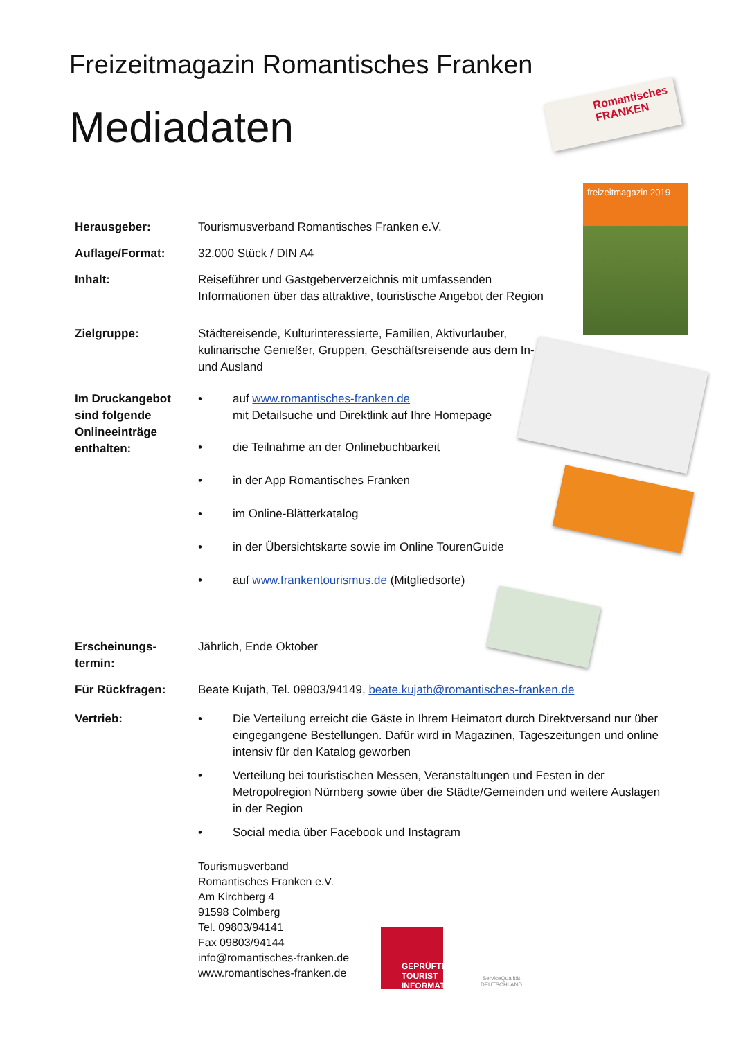Freizeitmagazin Romantisches Franken
Mediadaten
Romantisches FRANKEN
freizeitmagazin 2019
Herausgeber: Tourismusverband Romantisches Franken e.V.
Auflage/Format: 32.000 Stück / DIN A4
Inhalt: Reiseführer und Gastgeberverzeichnis mit umfassenden
Informationen über das attraktive, touristische Angebot der Region
Zielgruppe: Städtereisende, Kulturinteressierte, Familien, Aktivurlauber, kulinarische Genießer, Gruppen, Geschäftsreisende aus dem In- und Ausland
Im Druckangebot sind folgende Onlineeinträge enthalten:
• auf www.romantisches-franken.de
mit Detailsuche und Direktlink auf Ihre Homepage
• die Teilnahme an der Onlinebuchbarkeit
• in der App Romantisches Franken
• im Online-Blätterkatalog
• in der Übersichtskarte sowie im Online TourenGuide
• auf www.frankentourismus.de (Mitgliedsorte)
Erscheinungs-
termin:
Jährlich, Ende Oktober
Für Rückfragen: Beate Kujath, Tel. 09803/94149, beate.kujath@romantisches-franken.de
Vertrieb: • Die Verteilung erreicht die Gäste in Ihrem Heimatort durch Direktversand nur über eingegangene Bestellungen. Dafür wird in Magazinen, Tageszeitungen und online intensiv für den Katalog geworben
• Verteilung bei touristischen Messen, Veranstaltungen und Festen in der Metropolregion Nürnberg sowie über die Städte/Gemeinden und weitere Auslagen in der Region
• Social media über Facebook und Instagram
Tourismusverband
Romantisches Franken e.V.
Am Kirchberg 4
91598 Colmberg
Tel. 09803/94141
Fax 09803/94144
info@romantisches-franken.de
www.romantisches-franken.de
GEPRÜFTE
TOURIST
INFORMATION
ServiceQualität DEUTSCHLAND